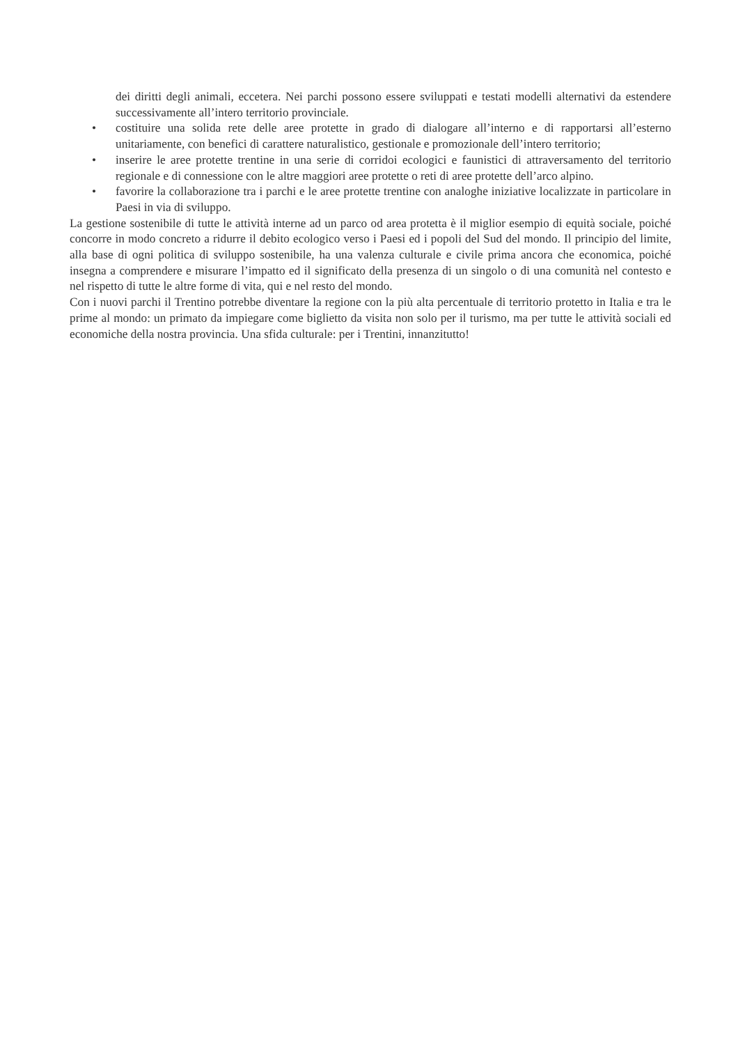dei diritti degli animali, eccetera. Nei parchi possono essere sviluppati e testati modelli alternativi da estendere successivamente all’intero territorio provinciale.
• costituire una solida rete delle aree protette in grado di dialogare all’interno e di rapportarsi all’esterno unitariamente, con benefici di carattere naturalistico, gestionale e promozionale dell’intero territorio;
• inserire le aree protette trentine in una serie di corridoi ecologici e faunistici di attraversamento del territorio regionale e di connessione con le altre maggiori aree protette o reti di aree protette dell’arco alpino.
• favorire la collaborazione tra i parchi e le aree protette trentine con analoghe iniziative localizzate in particolare in Paesi in via di sviluppo.
La gestione sostenibile di tutte le attività interne ad un parco od area protetta è il miglior esempio di equità sociale, poiché concorre in modo concreto a ridurre il debito ecologico verso i Paesi ed i popoli del Sud del mondo. Il principio del limite, alla base di ogni politica di sviluppo sostenibile, ha una valenza culturale e civile prima ancora che economica, poiché insegna a comprendere e misurare l’impatto ed il significato della presenza di un singolo o di una comunità nel contesto e nel rispetto di tutte le altre forme di vita, qui e nel resto del mondo.
Con i nuovi parchi il Trentino potrebbe diventare la regione con la più alta percentuale di territorio protetto in Italia e tra le prime al mondo: un primato da impiegare come biglietto da visita non solo per il turismo, ma per tutte le attività sociali ed economiche della nostra provincia. Una sfida culturale: per i Trentini, innanzitutto!